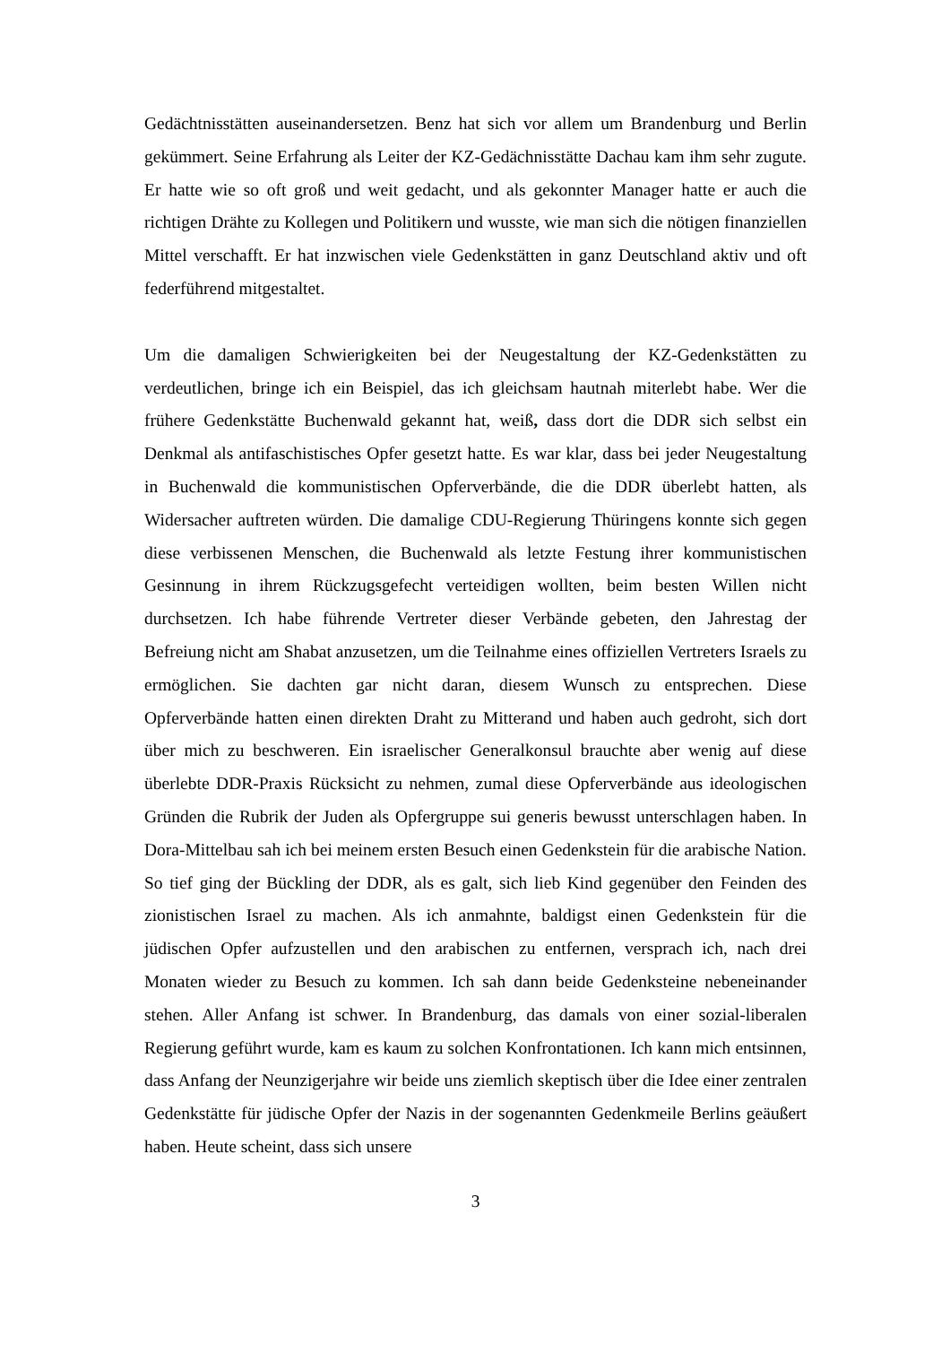Gedächtnisstätten auseinandersetzen. Benz hat sich vor allem um Brandenburg und Berlin gekümmert. Seine Erfahrung als Leiter der KZ-Gedächnisstätte Dachau kam ihm sehr zugute. Er hatte wie so oft groß und weit gedacht, und als gekonnter Manager hatte er auch die richtigen Drähte zu Kollegen und Politikern und wusste, wie man sich die nötigen finanziellen Mittel verschafft. Er hat inzwischen viele Gedenkstätten in ganz Deutschland aktiv und oft federführend mitgestaltet.
Um die damaligen Schwierigkeiten bei der Neugestaltung der KZ-Gedenkstätten zu verdeutlichen, bringe ich ein Beispiel, das ich gleichsam hautnah miterlebt habe. Wer die frühere Gedenkstätte Buchenwald gekannt hat, weiß, dass dort die DDR sich selbst ein Denkmal als antifaschistisches Opfer gesetzt hatte. Es war klar, dass bei jeder Neugestaltung in Buchenwald die kommunistischen Opferverbände, die die DDR überlebt hatten, als Widersacher auftreten würden. Die damalige CDU-Regierung Thüringens konnte sich gegen diese verbissenen Menschen, die Buchenwald als letzte Festung ihrer kommunistischen Gesinnung in ihrem Rückzugsgefecht verteidigen wollten, beim besten Willen nicht durchsetzen. Ich habe führende Vertreter dieser Verbände gebeten, den Jahrestag der Befreiung nicht am Shabat anzusetzen, um die Teilnahme eines offiziellen Vertreters Israels zu ermöglichen. Sie dachten gar nicht daran, diesem Wunsch zu entsprechen. Diese Opferverbände hatten einen direkten Draht zu Mitterand und haben auch gedroht, sich dort über mich zu beschweren. Ein israelischer Generalkonsul brauchte aber wenig auf diese überlebte DDR-Praxis Rücksicht zu nehmen, zumal diese Opferverbände aus ideologischen Gründen die Rubrik der Juden als Opfergruppe sui generis bewusst unterschlagen haben. In Dora-Mittelbau sah ich bei meinem ersten Besuch einen Gedenkstein für die arabische Nation. So tief ging der Bückling der DDR, als es galt, sich lieb Kind gegenüber den Feinden des zionistischen Israel zu machen. Als ich anmahnte, baldigst einen Gedenkstein für die jüdischen Opfer aufzustellen und den arabischen zu entfernen, versprach ich, nach drei Monaten wieder zu Besuch zu kommen. Ich sah dann beide Gedenksteine nebeneinander stehen. Aller Anfang ist schwer. In Brandenburg, das damals von einer sozial-liberalen Regierung geführt wurde, kam es kaum zu solchen Konfrontationen. Ich kann mich entsinnen, dass Anfang der Neunzigerjahre wir beide uns ziemlich skeptisch über die Idee einer zentralen Gedenkstätte für jüdische Opfer der Nazis in der sogenannten Gedenkmeile Berlins geäußert haben. Heute scheint, dass sich unsere
3